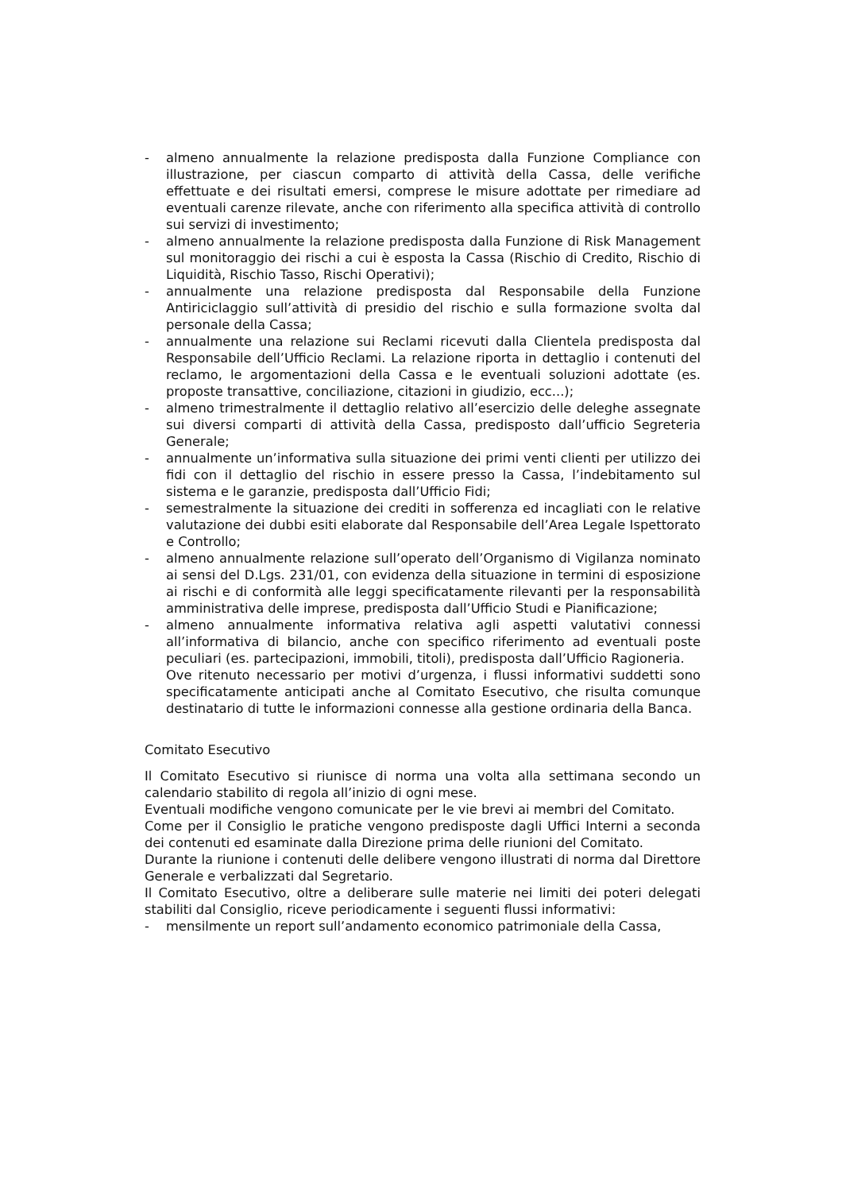- almeno annualmente la relazione predisposta dalla Funzione Compliance con illustrazione, per ciascun comparto di attività della Cassa, delle verifiche effettuate e dei risultati emersi, comprese le misure adottate per rimediare ad eventuali carenze rilevate, anche con riferimento alla specifica attività di controllo sui servizi di investimento;
- almeno annualmente la relazione predisposta dalla Funzione di Risk Management sul monitoraggio dei rischi a cui è esposta la Cassa (Rischio di Credito, Rischio di Liquidità, Rischio Tasso, Rischi Operativi);
- annualmente una relazione predisposta dal Responsabile della Funzione Antiriciclaggio sull’attività di presidio del rischio e sulla formazione svolta dal personale della Cassa;
- annualmente una relazione sui Reclami ricevuti dalla Clientela predisposta dal Responsabile dell’Ufficio Reclami. La relazione riporta in dettaglio i contenuti del reclamo, le argomentazioni della Cassa e le eventuali soluzioni adottate (es. proposte transattive, conciliazione, citazioni in giudizio, ecc...);
- almeno trimestralmente il dettaglio relativo all’esercizio delle deleghe assegnate sui diversi comparti di attività della Cassa, predisposto dall’ufficio Segreteria Generale;
- annualmente un’informativa sulla situazione dei primi venti clienti per utilizzo dei fidi con il dettaglio del rischio in essere presso la Cassa, l’indebitamento sul sistema e le garanzie, predisposta dall’Ufficio Fidi;
- semestralmente la situazione dei crediti in sofferenza ed incagliati con le relative valutazione dei dubbi esiti elaborate dal Responsabile dell’Area Legale Ispettorato e Controllo;
- almeno annualmente relazione sull’operato dell’Organismo di Vigilanza nominato ai sensi del D.Lgs. 231/01, con evidenza della situazione in termini di esposizione ai rischi e di conformità alle leggi specificatamente rilevanti per la responsabilità amministrativa delle imprese, predisposta dall’Ufficio Studi e Pianificazione;
- almeno annualmente informativa relativa agli aspetti valutativi connessi all’informativa di bilancio, anche con specifico riferimento ad eventuali poste peculiari (es. partecipazioni, immobili, titoli), predisposta dall’Ufficio Ragioneria.
Ove ritenuto necessario per motivi d’urgenza, i flussi informativi suddetti sono specificatamente anticipati anche al Comitato Esecutivo, che risulta comunque destinatario di tutte le informazioni connesse alla gestione ordinaria della Banca.
Comitato Esecutivo
Il Comitato Esecutivo si riunisce di norma una volta alla settimana secondo un calendario stabilito di regola all’inizio di ogni mese.
Eventuali modifiche vengono comunicate per le vie brevi ai membri del Comitato.
Come per il Consiglio le pratiche vengono predisposte dagli Uffici Interni a seconda dei contenuti ed esaminate dalla Direzione prima delle riunioni del Comitato.
Durante la riunione i contenuti delle delibere vengono illustrati di norma dal Direttore Generale e verbalizzati dal Segretario.
Il Comitato Esecutivo, oltre a deliberare sulle materie nei limiti dei poteri delegati stabiliti dal Consiglio, riceve periodicamente i seguenti flussi informativi:
- mensilmente un report sull’andamento economico patrimoniale della Cassa,